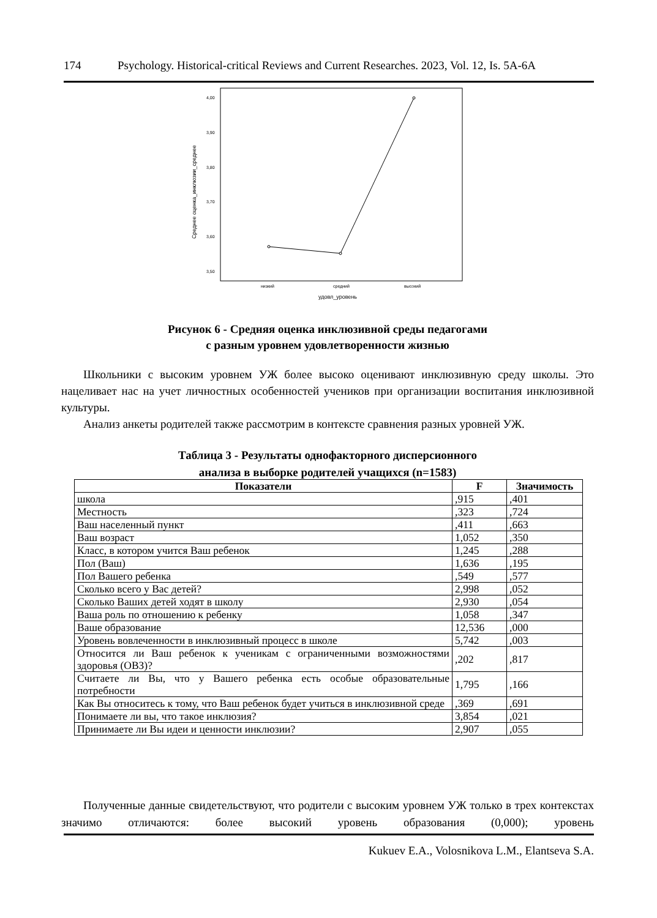174 Psychology. Historical-critical Reviews and Current Researches. 2023, Vol. 12, Is. 5A-6A
4,00
3,90
3,80
3,70
3,60
3,50
Среднее оценка_инклюзии_среднее
низкий
средний
высокий
удовл_уровень
Рисунок 6 - Средняя оценка инклюзивной среды педагогами
с разным уровнем удовлетворенности жизнью
Школьники с высоким уровнем УЖ более высоко оценивают инклюзивную среду школы. Это нацеливает нас на учет личностных особенностей учеников при организации воспитания инклюзивной культуры.
Анализ анкеты родителей также рассмотрим в контексте сравнения разных уровней УЖ.
Таблица 3 - Результаты однофакторного дисперсионного
анализа в выборке родителей учащихся (n=1583)
| Показатели | F | Значимость |
| --- | --- | --- |
| школа | ,915 | ,401 |
| Местность | ,323 | ,724 |
| Ваш населенный пункт | ,411 | ,663 |
| Ваш возраст | 1,052 | ,350 |
| Класс, в котором учится Ваш ребенок | 1,245 | ,288 |
| Пол (Ваш) | 1,636 | ,195 |
| Пол Вашего ребенка | ,549 | ,577 |
| Сколько всего у Вас детей? | 2,998 | ,052 |
| Сколько Ваших детей ходят в школу | 2,930 | ,054 |
| Ваша роль по отношению к ребенку | 1,058 | ,347 |
| Ваше образование | 12,536 | ,000 |
| Уровень вовлеченности в инклюзивный процесс в школе | 5,742 | ,003 |
| Относится ли Ваш ребенок к ученикам с ограниченными возможностями здоровья (ОВЗ)? | ,202 | ,817 |
| Считаете ли Вы, что у Вашего ребенка есть особые образовательные потребности | 1,795 | ,166 |
| Как Вы относитесь к тому, что Ваш ребенок будет учиться в инклюзивной среде | ,369 | ,691 |
| Понимаете ли вы, что такое инклюзия? | 3,854 | ,021 |
| Принимаете ли Вы идеи и ценности инклюзии? | 2,907 | ,055 |
Полученные данные свидетельствуют, что родители с высоким уровнем УЖ только в трех контекстах значимо отличаются: более высокий уровень образования (0,000); уровень
Kukuev E.A., Volosnikova L.M., Elantseva S.A.